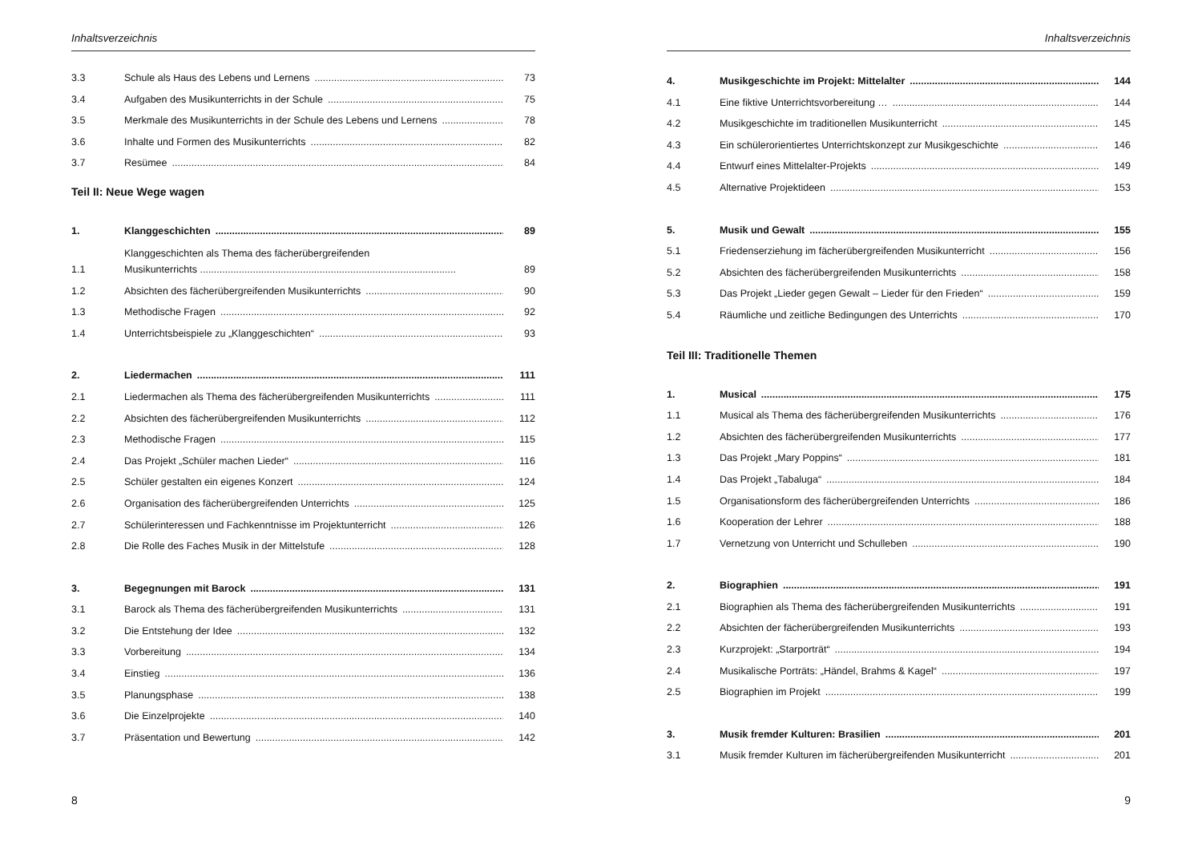Inhaltsverzeichnis
3.3 Schule als Haus des Lebens und Lernens 73
3.4 Aufgaben des Musikunterrichts in der Schule 75
3.5 Merkmale des Musikunterrichts in der Schule des Lebens und Lernens 78
3.6 Inhalte und Formen des Musikunterrichts 82
3.7 Resümee 84
Teil II: Neue Wege wagen
1. Klanggeschichten 89
1.1 Klanggeschichten als Thema des fächerübergreifenden
Musikunterrichts ............................................................................................ 89
1.2 Absichten des fächerübergreifenden Musikunterrichts 90
1.3 Methodische Fragen 92
1.4 Unterrichtsbeispiele zu „Klanggeschichten“93
2. Liedermachen 111
2.1 Liedermachen als Thema des fächerübergreifenden Musikunterrichts 111
2.2 Absichten des fächerübergreifenden Musikunterrichts 112
2.3 Methodische Fragen 115
2.4 Das Projekt „Schüler machen Lieder“116
2.5 Schüler gestalten ein eigenes Konzert 124
2.6 Organisation des fächerübergreifenden Unterrichts 125
2.7 Schülerinteressen und Fachkenntnisse im Projektunterricht 126
2.8 Die Rolle des Faches Musik in der Mittelstufe 128
3. Begegnungen mit Barock 131
3.1 Barock als Thema des fächerübergreifenden Musikunterrichts 131
3.2 Die Entstehung der Idee 132
3.3 Vorbereitung 134
3.4 Einstieg 136
3.5 Planungsphase 138
3.6 Die Einzelprojekte 140
3.7 Präsentation und Bewertung 142
8
Inhaltsverzeichnis
4. Musikgeschichte im Projekt: Mittelalter 144
4.1 Eine fiktive Unterrichtsvorbereitung … 144
4.2 Musikgeschichte im traditionellen Musikunterricht 145
4.3 Ein schülerorientiertes Unterrichtskonzept zur Musikgeschichte 146
4.4 Entwurf eines Mittelalter-Projekts 149
4.5 Alternative Projektideen 153
5. Musik und Gewalt 155
5.1 Friedenserziehung im fächerübergreifenden Musikunterricht 156
5.2 Absichten des fächerübergreifenden Musikunterrichts 158
5.3 Das Projekt „Lieder gegen Gewalt – Lieder für den Frieden“159
5.4 Räumliche und zeitliche Bedingungen des Unterrichts 170
Teil III: Traditionelle Themen
1. Musical 175
1.1 Musical als Thema des fächerübergreifenden Musikunterrichts 176
1.2 Absichten des fächerübergreifenden Musikunterrichts 177
1.3 Das Projekt „Mary Poppins“181
1.4 Das Projekt „Tabaluga“184
1.5 Organisationsform des fächerübergreifenden Unterrichts 186
1.6 Kooperation der Lehrer 188
1.7 Vernetzung von Unterricht und Schulleben 190
2. Biographien 191
2.1 Biographien als Thema des fächerübergreifenden Musikunterrichts 191
2.2 Absichten der fächerübergreifenden Musikunterrichts 193
2.3 Kurzprojekt: „Starporträt“194
2.4 Musikalische Porträts: „Händel, Brahms & Kagel“197
2.5 Biographien im Projekt 199
3. Musik fremder Kulturen: Brasilien 201
3.1 Musik fremder Kulturen im fächerübergreifenden Musikunterricht 201
9